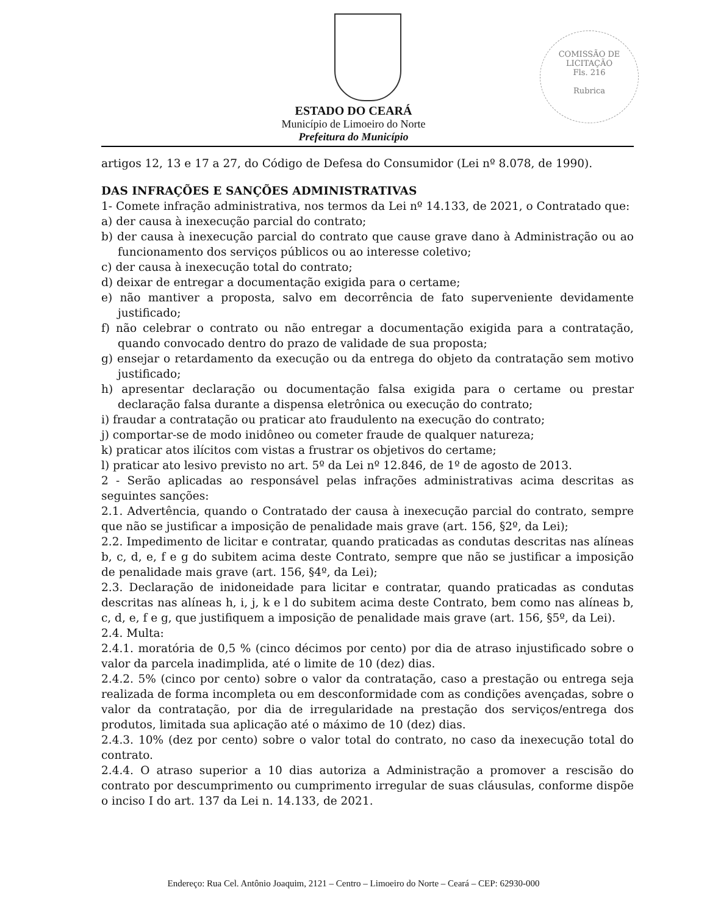COMISSÃO DE LICITAÇÃO
Fls. 216
Rubrica
ESTADO DO CEARÁ
Município de Limoeiro do Norte
Prefeitura do Município
artigos 12, 13 e 17 a 27, do Código de Defesa do Consumidor (Lei nº 8.078, de 1990).
DAS INFRAÇÕES E SANÇÕES ADMINISTRATIVAS
1- Comete infração administrativa, nos termos da Lei nº 14.133, de 2021, o Contratado que:
a) der causa à inexecução parcial do contrato;
b) der causa à inexecução parcial do contrato que cause grave dano à Administração ou ao funcionamento dos serviços públicos ou ao interesse coletivo;
c) der causa à inexecução total do contrato;
d) deixar de entregar a documentação exigida para o certame;
e) não mantiver a proposta, salvo em decorrência de fato superveniente devidamente justificado;
f) não celebrar o contrato ou não entregar a documentação exigida para a contratação, quando convocado dentro do prazo de validade de sua proposta;
g) ensejar o retardamento da execução ou da entrega do objeto da contratação sem motivo justificado;
h) apresentar declaração ou documentação falsa exigida para o certame ou prestar declaração falsa durante a dispensa eletrônica ou execução do contrato;
i) fraudar a contratação ou praticar ato fraudulento na execução do contrato;
j) comportar-se de modo inidôneo ou cometer fraude de qualquer natureza;
k) praticar atos ilícitos com vistas a frustrar os objetivos do certame;
l) praticar ato lesivo previsto no art. 5º da Lei nº 12.846, de 1º de agosto de 2013.
2 - Serão aplicadas ao responsável pelas infrações administrativas acima descritas as seguintes sanções:
2.1. Advertência, quando o Contratado der causa à inexecução parcial do contrato, sempre que não se justificar a imposição de penalidade mais grave (art. 156, §2º, da Lei);
2.2. Impedimento de licitar e contratar, quando praticadas as condutas descritas nas alíneas b, c, d, e, f e g do subitem acima deste Contrato, sempre que não se justificar a imposição de penalidade mais grave (art. 156, §4º, da Lei);
2.3. Declaração de inidoneidade para licitar e contratar, quando praticadas as condutas descritas nas alíneas h, i, j, k e l do subitem acima deste Contrato, bem como nas alíneas b, c, d, e, f e g, que justifiquem a imposição de penalidade mais grave (art. 156, §5º, da Lei).
2.4. Multa:
2.4.1. moratória de 0,5 % (cinco décimos por cento) por dia de atraso injustificado sobre o valor da parcela inadimplida, até o limite de 10 (dez) dias.
2.4.2. 5% (cinco por cento) sobre o valor da contratação, caso a prestação ou entrega seja realizada de forma incompleta ou em desconformidade com as condições avençadas, sobre o valor da contratação, por dia de irregularidade na prestação dos serviços/entrega dos produtos, limitada sua aplicação até o máximo de 10 (dez) dias.
2.4.3. 10% (dez por cento) sobre o valor total do contrato, no caso da inexecução total do contrato.
2.4.4. O atraso superior a 10 dias autoriza a Administração a promover a rescisão do contrato por descumprimento ou cumprimento irregular de suas cláusulas, conforme dispõe o inciso I do art. 137 da Lei n. 14.133, de 2021.
Endereço: Rua Cel. Antônio Joaquim, 2121 – Centro – Limoeiro do Norte – Ceará – CEP: 62930-000